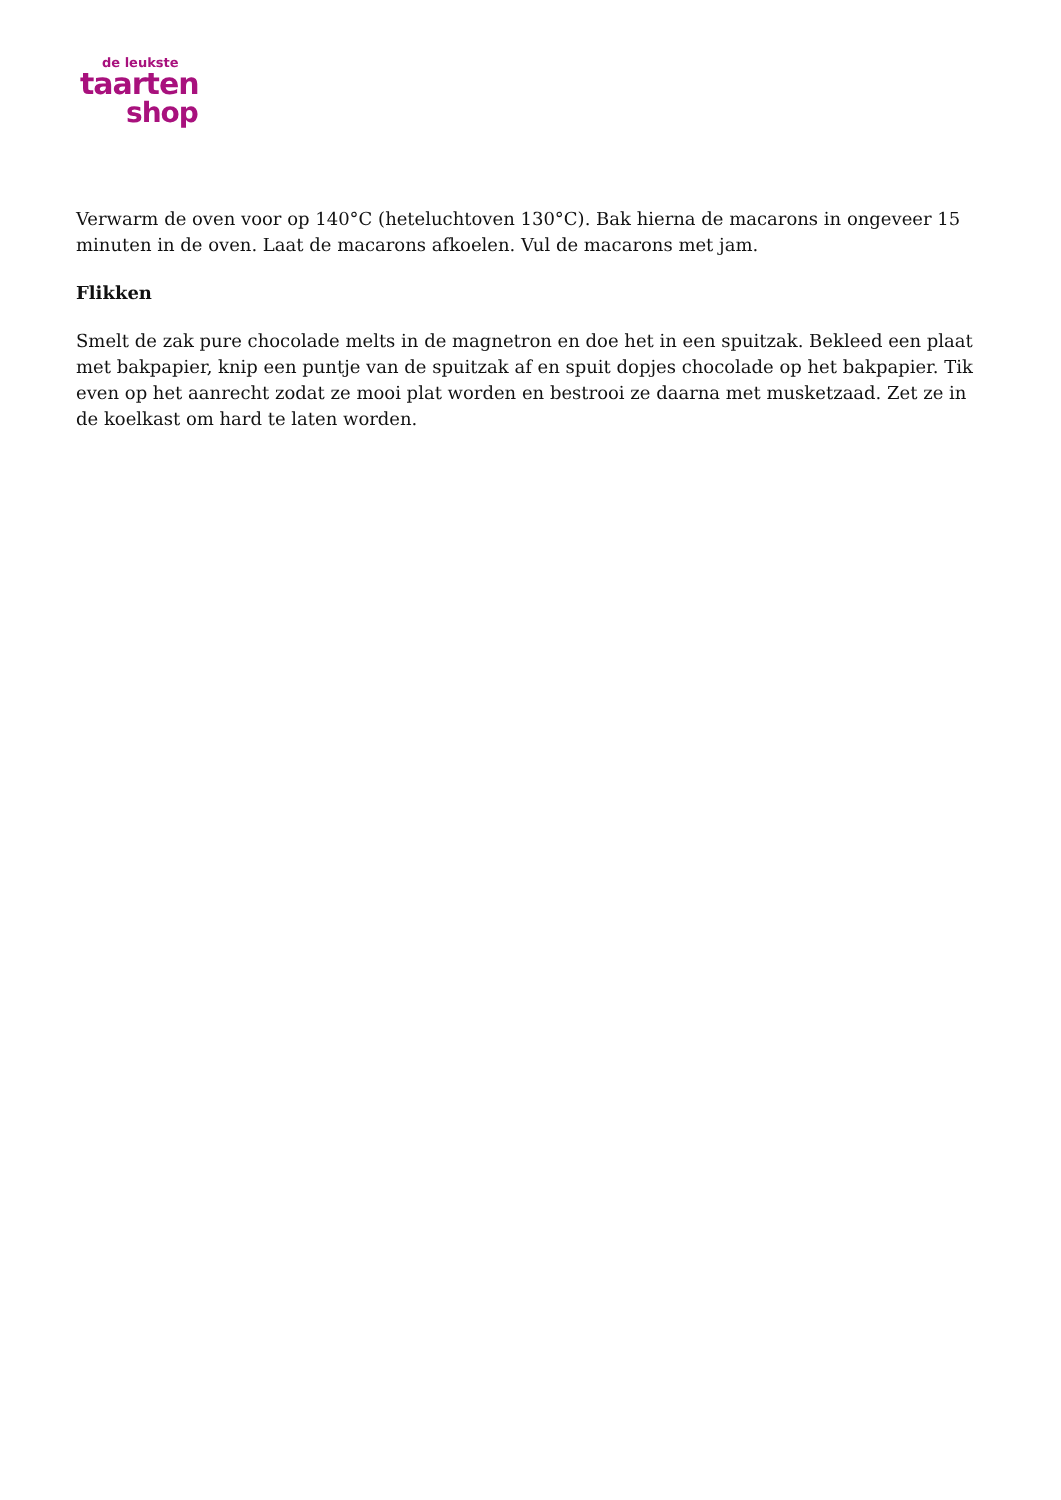de leukste
taarten
shop
Verwarm de oven voor op 140°C (heteluchtoven 130°C). Bak hierna de macarons in ongeveer 15 minuten in de oven. Laat de macarons afkoelen. Vul de macarons met jam.
Flikken
Smelt de zak pure chocolade melts in de magnetron en doe het in een spuitzak. Bekleed een plaat met bakpapier, knip een puntje van de spuitzak af en spuit dopjes chocolade op het bakpapier. Tik even op het aanrecht zodat ze mooi plat worden en bestrooi ze daarna met musketzaad. Zet ze in de koelkast om hard te laten worden.